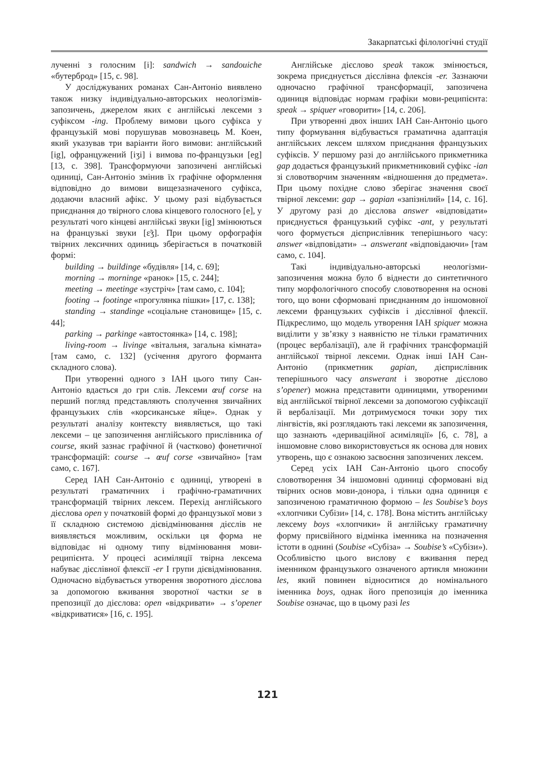Закарпатські філологічні студії
лученні з голосним [i]: sandwich → sandouiche «бутерброд» [15, с. 98].
У досліджуваних романах Сан-Антоніо виявлено також низку індивідуально-авторських неологізмів-запозичень, джерелом яких є англійські лексеми з суфіксом -ing. Проблему вимови цього суфікса у французькій мові порушував мовознавець М. Коен, який указував три варіанти його вимови: англійський [ig], офранцужений [iʒi] і вимова по-французьки [eg] [13, с. 398]. Трансформуючи запозичені англійські одиниці, Сан-Антоніо змінив їх графічне оформлення відповідно до вимови вищезазначеного суфікса, додаючи власний афікс. У цьому разі відбувається приєднання до твірного слова кінцевого голосного [e], у результаті чого кінцеві англійські звуки [ig] змінюються на французькі звуки [ɛ̃ʒ]. При цьому орфографія твірних лексичних одиниць зберігається в початковій формі:
building → buildinge «будівля» [14, с. 69];
morning → morninge «ранок» [15, с. 244];
meeting → meetinge «зустріч» [там само, с. 104];
footing → footinge «прогулянка пішки» [17, с. 138];
standing → standinge «соціальне становище» [15, с. 44];
parking → parkinge «автостоянка» [14, с. 198];
living-room → livinge «вітальня, загальна кімната» [там само, с. 132] (усічення другого форманта складного слова).
При утворенні одного з ІАН цього типу Сан-Антоніо вдається до гри слів. Лексеми œuf corse на перший погляд представляють сполучення звичайних французьких слів «корсиканське яйце». Однак у результаті аналізу контексту виявляється, що такі лексеми – це запозичення англійського прислівника of course, який зазнає графічної й (частково) фонетичної трансформацій: course → œuf corse «звичайно» [там само, с. 167].
Серед ІАН Сан-Антоніо є одиниці, утворені в результаті граматичних і графічно-граматичних трансформацій твірних лексем. Перехід англійського дієслова open у початковій формі до французької мови з її складною системою дієвідмінювання дієслів не виявляється можливим, оскільки ця форма не відповідає ні одному типу відмінювання мови-реципієнта. У процесі асиміляції твірна лексема набуває дієслівної флексії -er I групи дієвідмінювання. Одночасно відбувається утворення зворотного дієслова за допомогою вживання зворотної частки se в препозиції до дієслова: open «відкривати» → s’opener «відкриватися» [16, с. 195].
Англійське дієслово speak також змінюється, зокрема приєднується дієслівна флексія -er. Зазнаючи одночасно графічної трансформації, запозичена одиниця відповідає нормам графіки мови-реципієнта: speak → spiquer «говорити» [14, с. 206].
При утворенні двох інших ІАН Сан-Антоніо цього типу формування відбувається граматична адаптація англійських лексем шляхом приєднання французьких суфіксів. У першому разі до англійського прикметника gap додається французький прикметниковий суфікс -ian зі словотворчим значенням «відношення до предмета». При цьому похідне слово зберігає значення своєї твірної лексеми: gap → gapian «запізнілий» [14, с. 16]. У другому разі до дієслова answer «відповідати» приєднується французький суфікс -ant, у результаті чого формується дієприслівник теперішнього часу: answer «відповідати» → answerant «відповідаючи» [там само, с. 104].
Такі індивідуально-авторські неологізми-запозичення можна було б віднести до синтетичного типу морфологічного способу словотворення на основі того, що вони сформовані приєднанням до іншомовної лексеми французьких суфіксів і дієслівної флексії. Підкреслимо, що модель утворення ІАН spiquer можна виділити у зв’язку з наявністю не тільки граматичних (процес вербалізації), але й графічних трансформацій англійської твірної лексеми. Однак інші ІАН Сан-Антоніо (прикметник gapian, дієприслівник теперішнього часу answerant і зворотне дієслово s’opener) можна представити одиницями, утвореними від англійської твірної лексеми за допомогою суфіксації й вербалізації. Ми дотримуємося точки зору тих лінгвістів, які розглядають такі лексеми як запозичення, що зазнають «дериваційної асиміляції» [6, с. 78], а іншомовне слово використовується як основа для нових утворень, що є ознакою засвоєння запозичених лексем.
Серед усіх ІАН Сан-Антоніо цього способу словотворення 34 іншомовні одиниці сформовані від твірних основ мови-донора, і тільки одна одиниця є запозиченою граматичною формою – les Soubise’s boys «хлопчики Субізи» [14, с. 178]. Вона містить англійську лексему boys «хлопчики» й англійську граматичну форму присвійного відмінка іменника на позначення істоти в однині (Soubise «Субіза» → Soubise’s «Субізи»). Особливістю цього вислову є вживання перед іменником французького означеного артикля множини les, який повинен відноситися до номінального іменника boys, однак його препозиція до іменника Soubise означає, що в цьому разі les
121